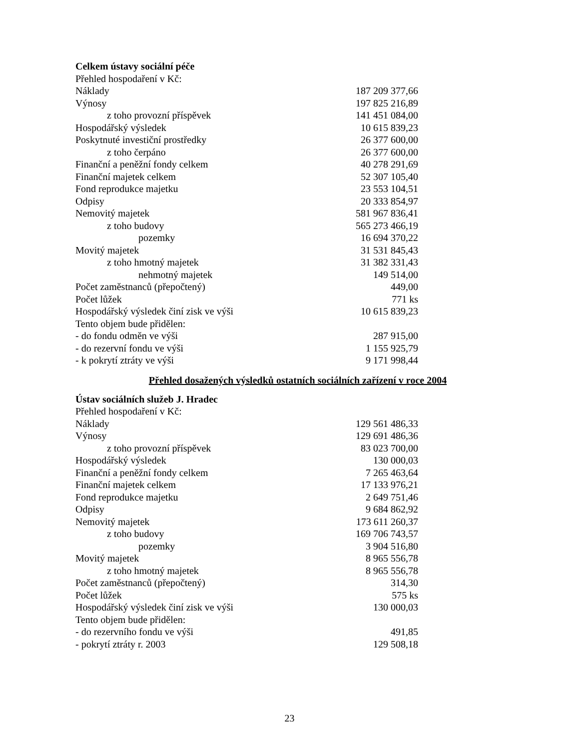Celkem ústavy sociální péče
| Přehled hospodaření v Kč: | |
| Náklady | 187 209 377,66 |
| Výnosy | 197 825 216,89 |
| z toho provozní příspěvek | 141 451 084,00 |
| Hospodářský výsledek | 10 615 839,23 |
| Poskytnuté investiční prostředky | 26 377 600,00 |
| z toho čerpáno | 26 377 600,00 |
| Finanční a peněžní fondy celkem | 40 278 291,69 |
| Finanční majetek celkem | 52 307 105,40 |
| Fond reprodukce majetku | 23 553 104,51 |
| Odpisy | 20 333 854,97 |
| Nemovitý majetek | 581 967 836,41 |
| z toho budovy | 565 273 466,19 |
| pozemky | 16 694 370,22 |
| Movitý majetek | 31 531 845,43 |
| z toho hmotný majetek | 31 382 331,43 |
| nehmotný majetek | 149 514,00 |
| Počet zaměstnanců (přepočtený) | 449,00 |
| Počet lůžek | 771 ks |
| Hospodářský výsledek činí zisk ve výši | 10 615 839,23 |
| Tento objem bude přidělen: | |
| - do fondu odměn ve výši | 287 915,00 |
| - do rezervní fondu ve výši | 1 155 925,79 |
| - k pokrytí ztráty ve výši | 9 171 998,44 |
Přehled dosažených výsledků ostatních sociálních zařízení v roce 2004
Ústav sociálních služeb J. Hradec
| Přehled hospodaření v Kč: | |
| Náklady | 129 561 486,33 |
| Výnosy | 129 691 486,36 |
| z toho provozní příspěvek | 83 023 700,00 |
| Hospodářský výsledek | 130 000,03 |
| Finanční a peněžní fondy celkem | 7 265 463,64 |
| Finanční majetek celkem | 17 133 976,21 |
| Fond reprodukce majetku | 2 649 751,46 |
| Odpisy | 9 684 862,92 |
| Nemovitý majetek | 173 611 260,37 |
| z toho budovy | 169 706 743,57 |
| pozemky | 3 904 516,80 |
| Movitý majetek | 8 965 556,78 |
| z toho hmotný majetek | 8 965 556,78 |
| Počet zaměstnanců (přepočtený) | 314,30 |
| Počet lůžek | 575 ks |
| Hospodářský výsledek činí zisk ve výši | 130 000,03 |
| Tento objem bude přidělen: | |
| - do rezervního fondu ve výši | 491,85 |
| - pokrytí ztráty r. 2003 | 129 508,18 |
23